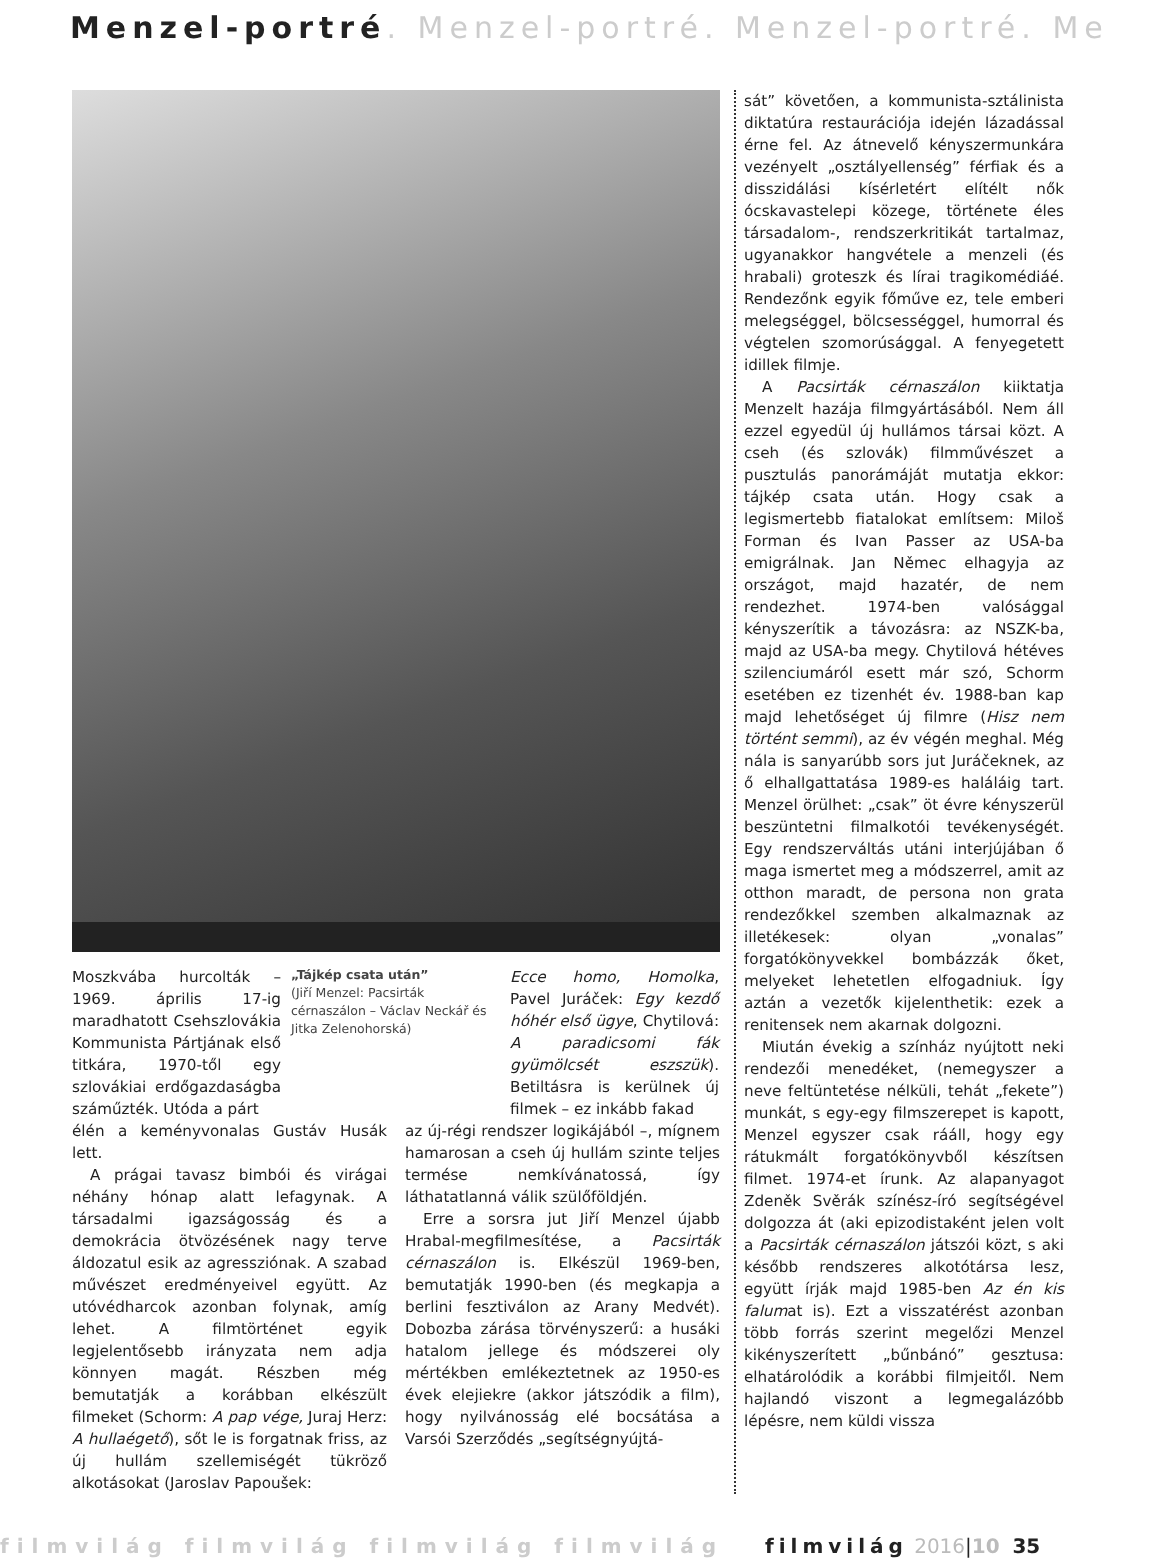Menzel-portré. Menzel-portré. Menzel-portré. Me
Moszkvába hurcolták – 1969. április 17-ig maradhatott Csehszlovákia Kommunista Pártjának első titkára, 1970-től egy szlovákiai erdőgazdaságba száműzték. Utóda a párt
„Tájkép csata után”
(Jiří Menzel: Pacsirták cérnaszálon – Václav Neckář és Jitka Zelenohorská)
Ecce homo, Homolka, Pavel Juráček: Egy kezdő hóhér első ügye, Chytilová: A paradicsomi fák gyümölcsét eszszük). Betiltásra is kerülnek új filmek – ez inkább fakad
élén a keményvonalas Gustáv Husák lett.
A prágai tavasz bimbói és virágai néhány hónap alatt lefagynak. A társadalmi igazságosság és a demokrácia ötvözésének nagy terve áldozatul esik az agressziónak. A szabad művészet eredményeivel együtt. Az utóvédharcok azonban folynak, amíg lehet. A filmtörténet egyik legjelentősebb irányzata nem adja könnyen magát. Részben még bemutatják a korábban elkészült filmeket (Schorm: A pap vége, Juraj Herz: A hullaégető), sőt le is forgatnak friss, az új hullám szellemiségét tükröző alkotásokat (Jaroslav Papoušek:
az új-régi rendszer logikájából –, mígnem hamarosan a cseh új hullám szinte teljes termése nemkívánatossá, így láthatatlanná válik szülőföldjén.
Erre a sorsra jut Jiří Menzel újabb Hrabal-megfilmesítése, a Pacsirták cérnaszálon is. Elkészül 1969-ben, bemutatják 1990-ben (és megkapja a berlini fesztiválon az Arany Medvét). Dobozba zárása törvényszerű: a husáki hatalom jellege és módszerei oly mértékben emlékeztetnek az 1950-es évek elejiekre (akkor játszódik a film), hogy nyilvánosság elé bocsátása a Varsói Szerződés „segítségnyújtá-
sát” követően, a kommunista-sztálinista diktatúra restaurációja idején lázadással érne fel. Az átnevelő kényszermunkára vezényelt „osztályellenség” férfiak és a disszidálási kísérletért elítélt nők ócskavastelepi közege, története éles társadalom-, rendszerkritikát tartalmaz, ugyanakkor hangvétele a menzeli (és hrabali) groteszk és lírai tragikomédiáé. Rendezőnk egyik főműve ez, tele emberi melegséggel, bölcsességgel, humorral és végtelen szomorúsággal. A fenyegetett idillek filmje.
A Pacsirták cérnaszálon kiiktatja Menzelt hazája filmgyártásából. Nem áll ezzel egyedül új hullámos társai közt. A cseh (és szlovák) filmművészet a pusztulás panorámáját mutatja ekkor: tájkép csata után. Hogy csak a legismertebb fiatalokat említsem: Miloš Forman és Ivan Passer az USA-ba emigrálnak. Jan Němec elhagyja az országot, majd hazatér, de nem rendezhet. 1974-ben valósággal kényszerítik a távozásra: az NSZK-ba, majd az USA-ba megy. Chytilová hétéves szilenciumáról esett már szó, Schorm esetében ez tizenhét év. 1988-ban kap majd lehetőséget új filmre (Hisz nem történt semmi), az év végén meghal. Még nála is sanyarúbb sors jut Juráčeknek, az ő elhallgattatása 1989-es haláláig tart. Menzel örülhet: „csak” öt évre kényszerül beszüntetni filmalkotói tevékenységét. Egy rendszerváltás utáni interjújában ő maga ismertet meg a módszerrel, amit az otthon maradt, de persona non grata rendezőkkel szemben alkalmaznak az illetékesek: olyan „vonalas” forgatókönyvekkel bombázzák őket, melyeket lehetetlen elfogadniuk. Így aztán a vezetők kijelenthetik: ezek a renitensek nem akarnak dolgozni.
Miután évekig a színház nyújtott neki rendezői menedéket, (nemegyszer a neve feltüntetése nélküli, tehát „fekete”) munkát, s egy-egy filmszerepet is kapott, Menzel egyszer csak rááll, hogy egy rátukmált forgatókönyvből készítsen filmet. 1974-et írunk. Az alapanyagot Zdeněk Svěrák színész-író segítségével dolgozza át (aki epizodistaként jelen volt a Pacsirták cérnaszálon játszói közt, s aki később rendszeres alkotótársa lesz, együtt írják majd 1985-ben Az én kis falumat is). Ezt a visszatérést azonban több forrás szerint megelőzi Menzel kikényszerített „bűnbánó” gesztusa: elhatárolódik a korábbi filmjeitől. Nem hajlandó viszont a legmegalázóbb lépésre, nem küldi vissza
filmvilág filmvilág filmvilág filmvilág filmvilág 2016 | 10 35